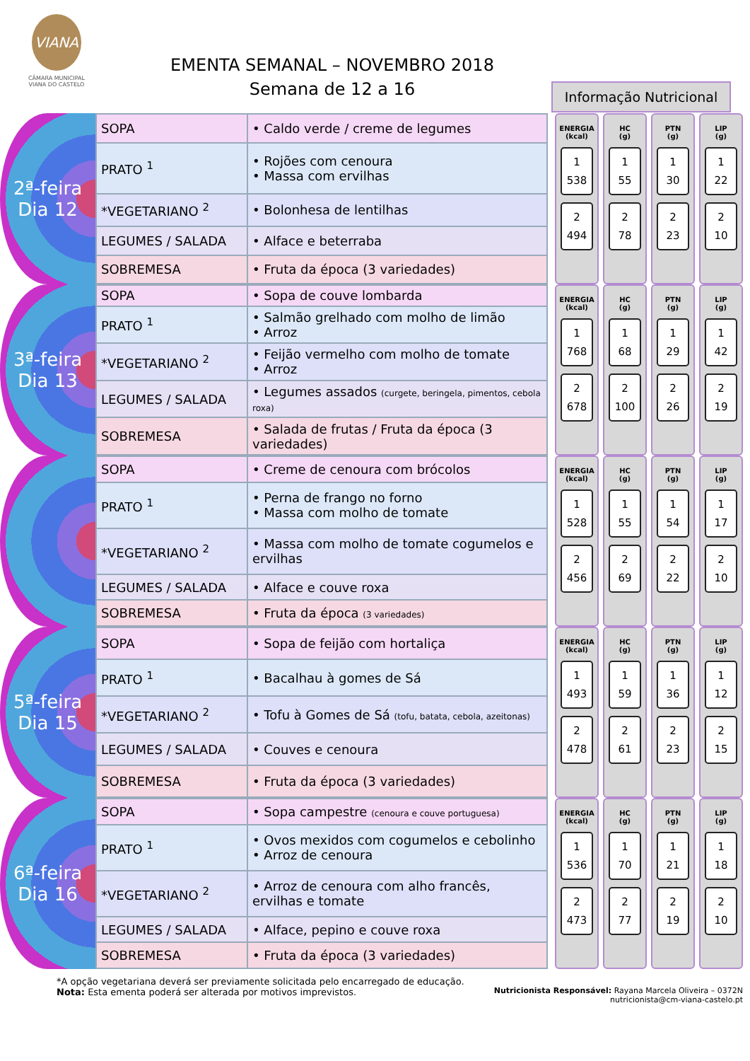VIANA
CÂMARA MUNICIPAL
VIANA DO CASTELO
EMENTA SEMANAL – NOVEMBRO 2018
Semana de 12 a 16
Informação Nutricional
2ª-feira
Dia 12
| SOPA | • Caldo verde / creme de legumes |
| PRATO <sup>1</sup> | • Rojões com cenoura • Massa com ervilhas |
| *VEGETARIANO <sup>2</sup> | • Bolonhesa de lentilhas |
| LEGUMES / SALADA | • Alface e beterraba |
| SOBREMESA | • Fruta da época (3 variedades) |
ENERGIA
(kcal)
1
538
2
494
HC
(g)
1
55
2
78
PTN
(g)
1
30
2
23
LIP
(g)
1
22
2
10
3ª-feira
Dia 13
| SOPA | • Sopa de couve lombarda |
| PRATO <sup>1</sup> | • Salmão grelhado com molho de limão • Arroz |
| *VEGETARIANO <sup>2</sup> | • Feijão vermelho com molho de tomate • Arroz |
| LEGUMES / SALADA | • Legumes assados (curgete, beringela, pimentos, cebola roxa) |
| SOBREMESA | • Salada de frutas / Fruta da época (3 variedades) |
ENERGIA
(kcal)
1
768
2
678
HC
(g)
1
68
2
100
PTN
(g)
1
29
2
26
LIP
(g)
1
42
2
19
| SOPA | • Creme de cenoura com brócolos |
| PRATO <sup>1</sup> | • Perna de frango no forno • Massa com molho de tomate |
| *VEGETARIANO <sup>2</sup> | • Massa com molho de tomate cogumelos e ervilhas |
| LEGUMES / SALADA | • Alface e couve roxa |
| SOBREMESA | • Fruta da época (3 variedades) |
ENERGIA
(kcal)
1
528
2
456
HC
(g)
1
55
2
69
PTN
(g)
1
54
2
22
LIP
(g)
1
17
2
10
5ª-feira
Dia 15
| SOPA | • Sopa de feijão com hortaliça |
| PRATO <sup>1</sup> | • Bacalhau à gomes de Sá |
| *VEGETARIANO <sup>2</sup> | • Tofu à Gomes de Sá (tofu, batata, cebola, azeitonas) |
| LEGUMES / SALADA | • Couves e cenoura |
| SOBREMESA | • Fruta da época (3 variedades) |
ENERGIA
(kcal)
1
493
2
478
HC
(g)
1
59
2
61
PTN
(g)
1
36
2
23
LIP
(g)
1
12
2
15
6ª-feira
Dia 16
| SOPA | • Sopa campestre (cenoura e couve portuguesa) |
| PRATO <sup>1</sup> | • Ovos mexidos com cogumelos e cebolinho • Arroz de cenoura |
| *VEGETARIANO <sup>2</sup> | • Arroz de cenoura com alho francês, ervilhas e tomate |
| LEGUMES / SALADA | • Alface, pepino e couve roxa |
| SOBREMESA | • Fruta da época (3 variedades) |
ENERGIA
(kcal)
1
536
2
473
HC
(g)
1
70
2
77
PTN
(g)
1
21
2
19
LIP
(g)
1
18
2
10
*A opção vegetariana deverá ser previamente solicitada pelo encarregado de educação.
Nota: Esta ementa poderá ser alterada por motivos imprevistos.
Nutricionista Responsável: Rayana Marcela Oliveira – 0372N
nutricionista@cm-viana-castelo.pt